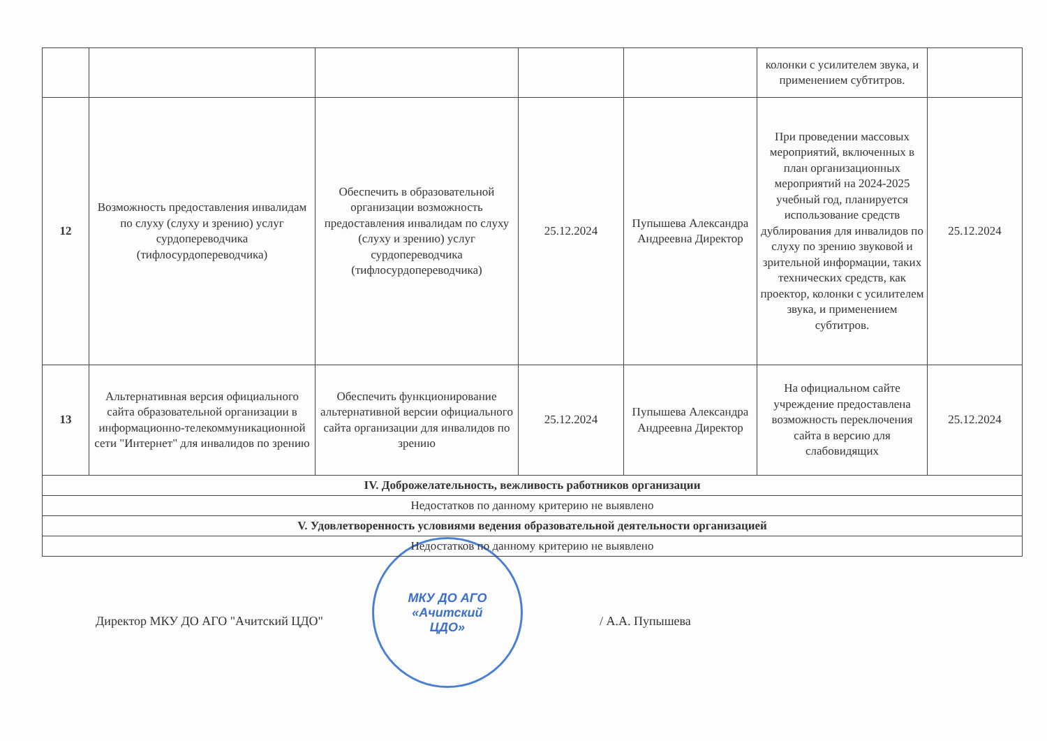| | | | | | колонки с усилителем звука, и применением субтитров. | |
| 12 | Возможность предоставления инвалидам по слуху (слуху и зрению) услуг сурдопереводчика (тифлосурдопереводчика) | Обеспечить в образовательной организации возможность предоставления инвалидам по слуху (слуху и зрению) услуг сурдопереводчика (тифлосурдопереводчика) | 25.12.2024 | Пупышева Александра Андреевна Директор | При проведении массовых мероприятий, включенных в план организационных мероприятий на 2024-2025 учебный год, планируется использование средств дублирования для инвалидов по слуху по зрению звуковой и зрительной информации, таких технических средств, как проектор, колонки с усилителем звука, и применением субтитров. | 25.12.2024 |
| 13 | Альтернативная версия официального сайта образовательной организации в информационно-телекоммуникационной сети "Интернет" для инвалидов по зрению | Обеспечить функционирование альтернативной версии официального сайта организации для инвалидов по зрению | 25.12.2024 | Пупышева Александра Андреевна Директор | На официальном сайте учреждение предоставлена возможность переключения сайта в версию для слабовидящих | 25.12.2024 |
| IV. Доброжелательность, вежливость работников организации | | | | | | |
| Недостатков по данному критерию не выявлено | | | | | | |
| V. Удовлетворенность условиями ведения образовательной деятельности организацией | | | | | | |
| Недостатков по данному критерию не выявлено | | | | | | |
Директор МКУ ДО АГО "Ачитский ЦДО"
МКУ ДО АГО
«Ачитский
ЦДО»
/ А.А. Пупышева